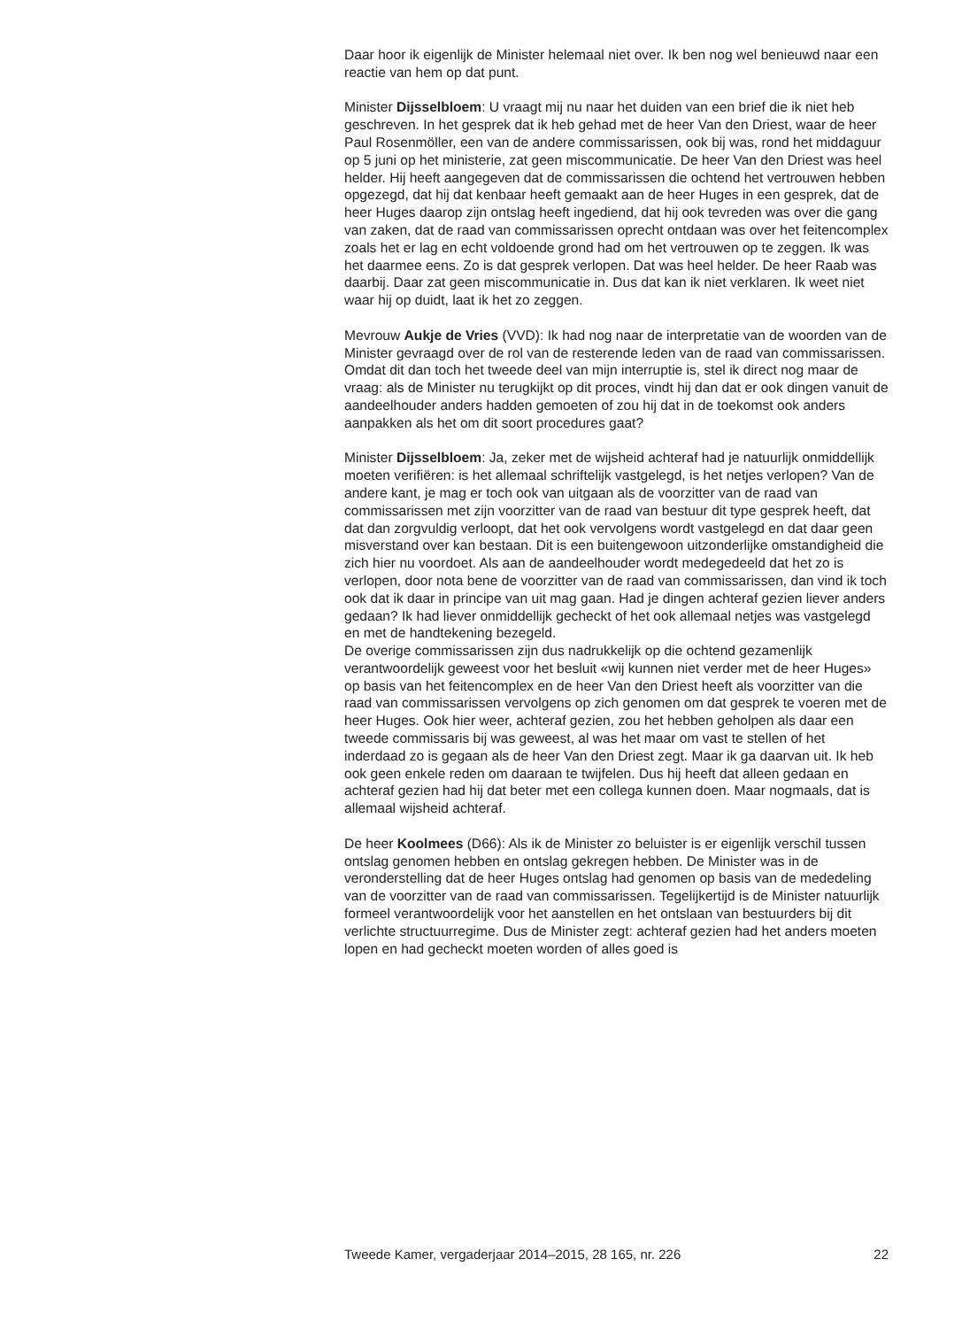Daar hoor ik eigenlijk de Minister helemaal niet over. Ik ben nog wel benieuwd naar een reactie van hem op dat punt.
Minister Dijsselbloem: U vraagt mij nu naar het duiden van een brief die ik niet heb geschreven. In het gesprek dat ik heb gehad met de heer Van den Driest, waar de heer Paul Rosenmöller, een van de andere commissarissen, ook bij was, rond het middaguur op 5 juni op het ministerie, zat geen miscommunicatie. De heer Van den Driest was heel helder. Hij heeft aangegeven dat de commissarissen die ochtend het vertrouwen hebben opgezegd, dat hij dat kenbaar heeft gemaakt aan de heer Huges in een gesprek, dat de heer Huges daarop zijn ontslag heeft ingediend, dat hij ook tevreden was over die gang van zaken, dat de raad van commissarissen oprecht ontdaan was over het feitencomplex zoals het er lag en echt voldoende grond had om het vertrouwen op te zeggen. Ik was het daarmee eens. Zo is dat gesprek verlopen. Dat was heel helder. De heer Raab was daarbij. Daar zat geen miscommunicatie in. Dus dat kan ik niet verklaren. Ik weet niet waar hij op duidt, laat ik het zo zeggen.
Mevrouw Aukje de Vries (VVD): Ik had nog naar de interpretatie van de woorden van de Minister gevraagd over de rol van de resterende leden van de raad van commissarissen. Omdat dit dan toch het tweede deel van mijn interruptie is, stel ik direct nog maar de vraag: als de Minister nu terugkijkt op dit proces, vindt hij dan dat er ook dingen vanuit de aandeelhouder anders hadden gemoeten of zou hij dat in de toekomst ook anders aanpakken als het om dit soort procedures gaat?
Minister Dijsselbloem: Ja, zeker met de wijsheid achteraf had je natuurlijk onmiddellijk moeten verifiëren: is het allemaal schriftelijk vastgelegd, is het netjes verlopen? Van de andere kant, je mag er toch ook van uitgaan als de voorzitter van de raad van commissarissen met zijn voorzitter van de raad van bestuur dit type gesprek heeft, dat dat dan zorgvuldig verloopt, dat het ook vervolgens wordt vastgelegd en dat daar geen misverstand over kan bestaan. Dit is een buitengewoon uitzonderlijke omstandigheid die zich hier nu voordoet. Als aan de aandeelhouder wordt medegedeeld dat het zo is verlopen, door nota bene de voorzitter van de raad van commissarissen, dan vind ik toch ook dat ik daar in principe van uit mag gaan. Had je dingen achteraf gezien liever anders gedaan? Ik had liever onmiddellijk gecheckt of het ook allemaal netjes was vastgelegd en met de handtekening bezegeld.
De overige commissarissen zijn dus nadrukkelijk op die ochtend gezamenlijk verantwoordelijk geweest voor het besluit «wij kunnen niet verder met de heer Huges» op basis van het feitencomplex en de heer Van den Driest heeft als voorzitter van die raad van commissarissen vervolgens op zich genomen om dat gesprek te voeren met de heer Huges. Ook hier weer, achteraf gezien, zou het hebben geholpen als daar een tweede commissaris bij was geweest, al was het maar om vast te stellen of het inderdaad zo is gegaan als de heer Van den Driest zegt. Maar ik ga daarvan uit. Ik heb ook geen enkele reden om daaraan te twijfelen. Dus hij heeft dat alleen gedaan en achteraf gezien had hij dat beter met een collega kunnen doen. Maar nogmaals, dat is allemaal wijsheid achteraf.
De heer Koolmees (D66): Als ik de Minister zo beluister is er eigenlijk verschil tussen ontslag genomen hebben en ontslag gekregen hebben. De Minister was in de veronderstelling dat de heer Huges ontslag had genomen op basis van de mededeling van de voorzitter van de raad van commissarissen. Tegelijkertijd is de Minister natuurlijk formeel verantwoordelijk voor het aanstellen en het ontslaan van bestuurders bij dit verlichte structuurregime. Dus de Minister zegt: achteraf gezien had het anders moeten lopen en had gecheckt moeten worden of alles goed is
Tweede Kamer, vergaderjaar 2014–2015, 28 165, nr. 226 22